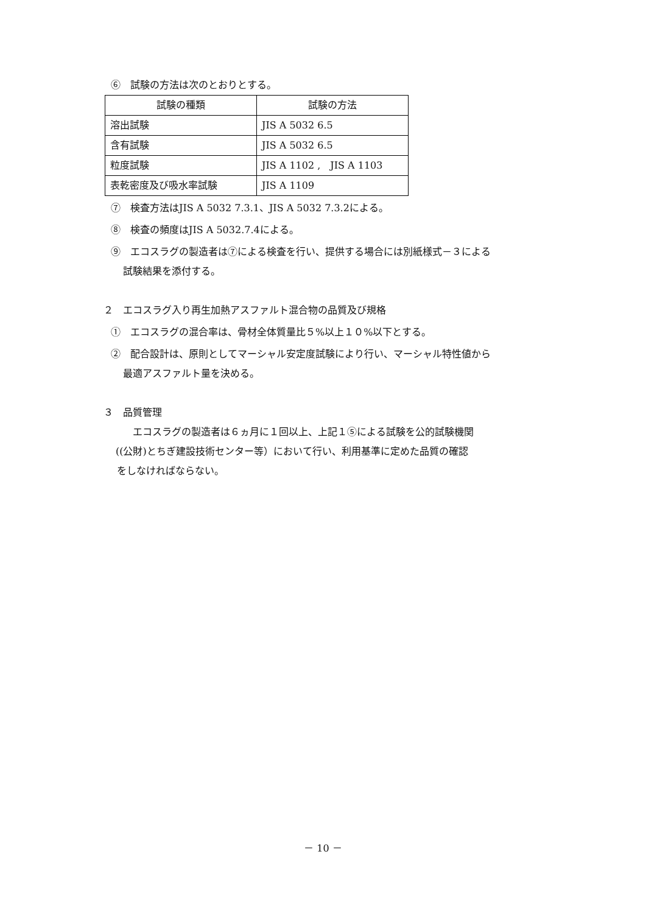⑥　試験の方法は次のとおりとする。
| 試験の種類 | 試験の方法 |
| --- | --- |
| 溶出試験 | JIS A 5032 6.5 |
| 含有試験 | JIS A 5032 6.5 |
| 粒度試験 | JIS A 1102 , JIS A 1103 |
| 表乾密度及び吸水率試験 | JIS A 1109 |
⑦　検査方法はJIS A 5032 7.3.1、JIS A 5032 7.3.2による。
⑧　検査の頻度はJIS A 5032.7.4による。
⑨　エコスラグの製造者は⑦による検査を行い、提供する場合には別紙様式－３による
試験結果を添付する。
２　エコスラグ入り再生加熱アスファルト混合物の品質及び規格
①　エコスラグの混合率は、骨材全体質量比５%以上１０%以下とする。
②　配合設計は、原則としてマーシャル安定度試験により行い、マーシャル特性値から
最適アスファルト量を決める。
３　品質管理
エコスラグの製造者は６ヵ月に１回以上、上記１⑤による試験を公的試験機関
((公財)とちぎ建設技術センター等）において行い、利用基準に定めた品質の確認
をしなければならない。
－ 10 －